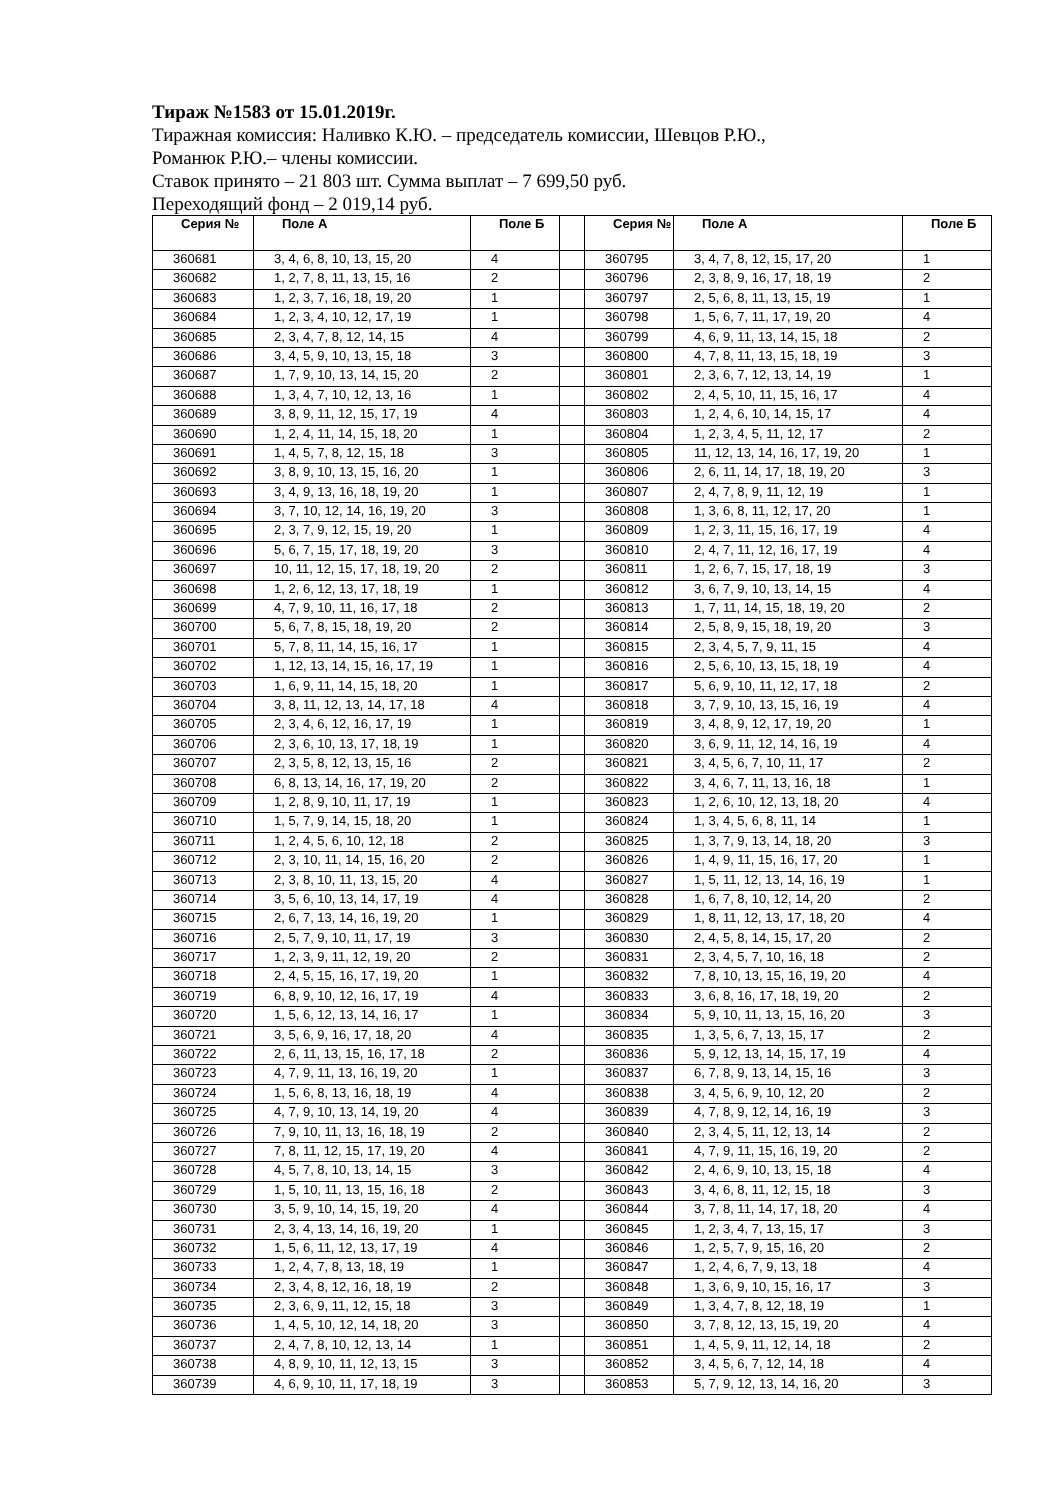Тираж №1583 от 15.01.2019г.
Тиражная комиссия: Наливко К.Ю. – председатель комиссии, Шевцов Р.Ю.,
Романюк Р.Ю.– члены комиссии.
Ставок принято – 21 803 шт. Сумма выплат – 7 699,50 руб.
Переходящий фонд – 2 019,14 руб.
| Серия № | Поле А | Поле Б | | Серия № | Поле А | Поле Б |
| 360681 | 3, 4, 6, 8, 10, 13, 15, 20 | 4 | | 360795 | 3, 4, 7, 8, 12, 15, 17, 20 | 1 |
| 360682 | 1, 2, 7, 8, 11, 13, 15, 16 | 2 | | 360796 | 2, 3, 8, 9, 16, 17, 18, 19 | 2 |
| 360683 | 1, 2, 3, 7, 16, 18, 19, 20 | 1 | | 360797 | 2, 5, 6, 8, 11, 13, 15, 19 | 1 |
| 360684 | 1, 2, 3, 4, 10, 12, 17, 19 | 1 | | 360798 | 1, 5, 6, 7, 11, 17, 19, 20 | 4 |
| 360685 | 2, 3, 4, 7, 8, 12, 14, 15 | 4 | | 360799 | 4, 6, 9, 11, 13, 14, 15, 18 | 2 |
| 360686 | 3, 4, 5, 9, 10, 13, 15, 18 | 3 | | 360800 | 4, 7, 8, 11, 13, 15, 18, 19 | 3 |
| 360687 | 1, 7, 9, 10, 13, 14, 15, 20 | 2 | | 360801 | 2, 3, 6, 7, 12, 13, 14, 19 | 1 |
| 360688 | 1, 3, 4, 7, 10, 12, 13, 16 | 1 | | 360802 | 2, 4, 5, 10, 11, 15, 16, 17 | 4 |
| 360689 | 3, 8, 9, 11, 12, 15, 17, 19 | 4 | | 360803 | 1, 2, 4, 6, 10, 14, 15, 17 | 4 |
| 360690 | 1, 2, 4, 11, 14, 15, 18, 20 | 1 | | 360804 | 1, 2, 3, 4, 5, 11, 12, 17 | 2 |
| 360691 | 1, 4, 5, 7, 8, 12, 15, 18 | 3 | | 360805 | 11, 12, 13, 14, 16, 17, 19, 20 | 1 |
| 360692 | 3, 8, 9, 10, 13, 15, 16, 20 | 1 | | 360806 | 2, 6, 11, 14, 17, 18, 19, 20 | 3 |
| 360693 | 3, 4, 9, 13, 16, 18, 19, 20 | 1 | | 360807 | 2, 4, 7, 8, 9, 11, 12, 19 | 1 |
| 360694 | 3, 7, 10, 12, 14, 16, 19, 20 | 3 | | 360808 | 1, 3, 6, 8, 11, 12, 17, 20 | 1 |
| 360695 | 2, 3, 7, 9, 12, 15, 19, 20 | 1 | | 360809 | 1, 2, 3, 11, 15, 16, 17, 19 | 4 |
| 360696 | 5, 6, 7, 15, 17, 18, 19, 20 | 3 | | 360810 | 2, 4, 7, 11, 12, 16, 17, 19 | 4 |
| 360697 | 10, 11, 12, 15, 17, 18, 19, 20 | 2 | | 360811 | 1, 2, 6, 7, 15, 17, 18, 19 | 3 |
| 360698 | 1, 2, 6, 12, 13, 17, 18, 19 | 1 | | 360812 | 3, 6, 7, 9, 10, 13, 14, 15 | 4 |
| 360699 | 4, 7, 9, 10, 11, 16, 17, 18 | 2 | | 360813 | 1, 7, 11, 14, 15, 18, 19, 20 | 2 |
| 360700 | 5, 6, 7, 8, 15, 18, 19, 20 | 2 | | 360814 | 2, 5, 8, 9, 15, 18, 19, 20 | 3 |
| 360701 | 5, 7, 8, 11, 14, 15, 16, 17 | 1 | | 360815 | 2, 3, 4, 5, 7, 9, 11, 15 | 4 |
| 360702 | 1, 12, 13, 14, 15, 16, 17, 19 | 1 | | 360816 | 2, 5, 6, 10, 13, 15, 18, 19 | 4 |
| 360703 | 1, 6, 9, 11, 14, 15, 18, 20 | 1 | | 360817 | 5, 6, 9, 10, 11, 12, 17, 18 | 2 |
| 360704 | 3, 8, 11, 12, 13, 14, 17, 18 | 4 | | 360818 | 3, 7, 9, 10, 13, 15, 16, 19 | 4 |
| 360705 | 2, 3, 4, 6, 12, 16, 17, 19 | 1 | | 360819 | 3, 4, 8, 9, 12, 17, 19, 20 | 1 |
| 360706 | 2, 3, 6, 10, 13, 17, 18, 19 | 1 | | 360820 | 3, 6, 9, 11, 12, 14, 16, 19 | 4 |
| 360707 | 2, 3, 5, 8, 12, 13, 15, 16 | 2 | | 360821 | 3, 4, 5, 6, 7, 10, 11, 17 | 2 |
| 360708 | 6, 8, 13, 14, 16, 17, 19, 20 | 2 | | 360822 | 3, 4, 6, 7, 11, 13, 16, 18 | 1 |
| 360709 | 1, 2, 8, 9, 10, 11, 17, 19 | 1 | | 360823 | 1, 2, 6, 10, 12, 13, 18, 20 | 4 |
| 360710 | 1, 5, 7, 9, 14, 15, 18, 20 | 1 | | 360824 | 1, 3, 4, 5, 6, 8, 11, 14 | 1 |
| 360711 | 1, 2, 4, 5, 6, 10, 12, 18 | 2 | | 360825 | 1, 3, 7, 9, 13, 14, 18, 20 | 3 |
| 360712 | 2, 3, 10, 11, 14, 15, 16, 20 | 2 | | 360826 | 1, 4, 9, 11, 15, 16, 17, 20 | 1 |
| 360713 | 2, 3, 8, 10, 11, 13, 15, 20 | 4 | | 360827 | 1, 5, 11, 12, 13, 14, 16, 19 | 1 |
| 360714 | 3, 5, 6, 10, 13, 14, 17, 19 | 4 | | 360828 | 1, 6, 7, 8, 10, 12, 14, 20 | 2 |
| 360715 | 2, 6, 7, 13, 14, 16, 19, 20 | 1 | | 360829 | 1, 8, 11, 12, 13, 17, 18, 20 | 4 |
| 360716 | 2, 5, 7, 9, 10, 11, 17, 19 | 3 | | 360830 | 2, 4, 5, 8, 14, 15, 17, 20 | 2 |
| 360717 | 1, 2, 3, 9, 11, 12, 19, 20 | 2 | | 360831 | 2, 3, 4, 5, 7, 10, 16, 18 | 2 |
| 360718 | 2, 4, 5, 15, 16, 17, 19, 20 | 1 | | 360832 | 7, 8, 10, 13, 15, 16, 19, 20 | 4 |
| 360719 | 6, 8, 9, 10, 12, 16, 17, 19 | 4 | | 360833 | 3, 6, 8, 16, 17, 18, 19, 20 | 2 |
| 360720 | 1, 5, 6, 12, 13, 14, 16, 17 | 1 | | 360834 | 5, 9, 10, 11, 13, 15, 16, 20 | 3 |
| 360721 | 3, 5, 6, 9, 16, 17, 18, 20 | 4 | | 360835 | 1, 3, 5, 6, 7, 13, 15, 17 | 2 |
| 360722 | 2, 6, 11, 13, 15, 16, 17, 18 | 2 | | 360836 | 5, 9, 12, 13, 14, 15, 17, 19 | 4 |
| 360723 | 4, 7, 9, 11, 13, 16, 19, 20 | 1 | | 360837 | 6, 7, 8, 9, 13, 14, 15, 16 | 3 |
| 360724 | 1, 5, 6, 8, 13, 16, 18, 19 | 4 | | 360838 | 3, 4, 5, 6, 9, 10, 12, 20 | 2 |
| 360725 | 4, 7, 9, 10, 13, 14, 19, 20 | 4 | | 360839 | 4, 7, 8, 9, 12, 14, 16, 19 | 3 |
| 360726 | 7, 9, 10, 11, 13, 16, 18, 19 | 2 | | 360840 | 2, 3, 4, 5, 11, 12, 13, 14 | 2 |
| 360727 | 7, 8, 11, 12, 15, 17, 19, 20 | 4 | | 360841 | 4, 7, 9, 11, 15, 16, 19, 20 | 2 |
| 360728 | 4, 5, 7, 8, 10, 13, 14, 15 | 3 | | 360842 | 2, 4, 6, 9, 10, 13, 15, 18 | 4 |
| 360729 | 1, 5, 10, 11, 13, 15, 16, 18 | 2 | | 360843 | 3, 4, 6, 8, 11, 12, 15, 18 | 3 |
| 360730 | 3, 5, 9, 10, 14, 15, 19, 20 | 4 | | 360844 | 3, 7, 8, 11, 14, 17, 18, 20 | 4 |
| 360731 | 2, 3, 4, 13, 14, 16, 19, 20 | 1 | | 360845 | 1, 2, 3, 4, 7, 13, 15, 17 | 3 |
| 360732 | 1, 5, 6, 11, 12, 13, 17, 19 | 4 | | 360846 | 1, 2, 5, 7, 9, 15, 16, 20 | 2 |
| 360733 | 1, 2, 4, 7, 8, 13, 18, 19 | 1 | | 360847 | 1, 2, 4, 6, 7, 9, 13, 18 | 4 |
| 360734 | 2, 3, 4, 8, 12, 16, 18, 19 | 2 | | 360848 | 1, 3, 6, 9, 10, 15, 16, 17 | 3 |
| 360735 | 2, 3, 6, 9, 11, 12, 15, 18 | 3 | | 360849 | 1, 3, 4, 7, 8, 12, 18, 19 | 1 |
| 360736 | 1, 4, 5, 10, 12, 14, 18, 20 | 3 | | 360850 | 3, 7, 8, 12, 13, 15, 19, 20 | 4 |
| 360737 | 2, 4, 7, 8, 10, 12, 13, 14 | 1 | | 360851 | 1, 4, 5, 9, 11, 12, 14, 18 | 2 |
| 360738 | 4, 8, 9, 10, 11, 12, 13, 15 | 3 | | 360852 | 3, 4, 5, 6, 7, 12, 14, 18 | 4 |
| 360739 | 4, 6, 9, 10, 11, 17, 18, 19 | 3 | | 360853 | 5, 7, 9, 12, 13, 14, 16, 20 | 3 |